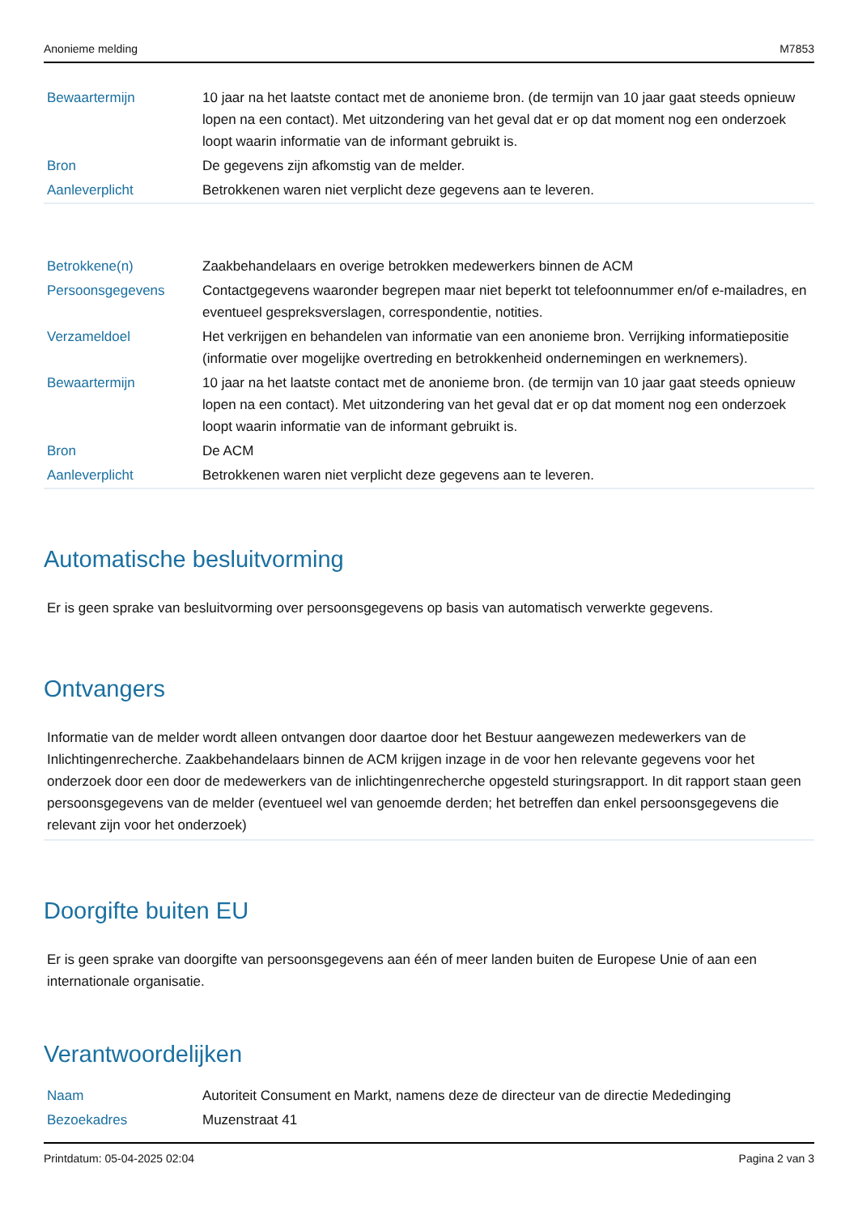Anonieme melding M7853
| Bewaartermijn | 10 jaar na het laatste contact met de anonieme bron. (de termijn van 10 jaar gaat steeds opnieuw lopen na een contact). Met uitzondering van het geval dat er op dat moment nog een onderzoek loopt waarin informatie van de informant gebruikt is. |
| Bron | De gegevens zijn afkomstig van de melder. |
| Aanleverplicht | Betrokkenen waren niet verplicht deze gegevens aan te leveren. |
| Betrokkene(n) | Zaakbehandelaars en overige betrokken medewerkers binnen de ACM |
| Persoonsgegevens | Contactgegevens waaronder begrepen maar niet beperkt tot telefoonnummer en/of e-mailadres, en eventueel gespreksverslagen, correspondentie, notities. |
| Verzameldoel | Het verkrijgen en behandelen van informatie van een anonieme bron. Verrijking informatiepositie (informatie over mogelijke overtreding en betrokkenheid ondernemingen en werknemers). |
| Bewaartermijn | 10 jaar na het laatste contact met de anonieme bron. (de termijn van 10 jaar gaat steeds opnieuw lopen na een contact). Met uitzondering van het geval dat er op dat moment nog een onderzoek loopt waarin informatie van de informant gebruikt is. |
| Bron | De ACM |
| Aanleverplicht | Betrokkenen waren niet verplicht deze gegevens aan te leveren. |
Automatische besluitvorming
Er is geen sprake van besluitvorming over persoonsgegevens op basis van automatisch verwerkte gegevens.
Ontvangers
Informatie van de melder wordt alleen ontvangen door daartoe door het Bestuur aangewezen medewerkers van de Inlichtingenrecherche. Zaakbehandelaars binnen de ACM krijgen inzage in de voor hen relevante gegevens voor het onderzoek door een door de medewerkers van de inlichtingenrecherche opgesteld sturingsrapport. In dit rapport staan geen persoonsgegevens van de melder (eventueel wel van genoemde derden; het betreffen dan enkel persoonsgegevens die relevant zijn voor het onderzoek)
Doorgifte buiten EU
Er is geen sprake van doorgifte van persoonsgegevens aan één of meer landen buiten de Europese Unie of aan een internationale organisatie.
Verantwoordelijken
| Naam | Autoriteit Consument en Markt, namens deze de directeur van de directie Mededinging |
| Bezoekadres | Muzenstraat 41 |
Printdatum: 05-04-2025 02:04 Pagina 2 van 3